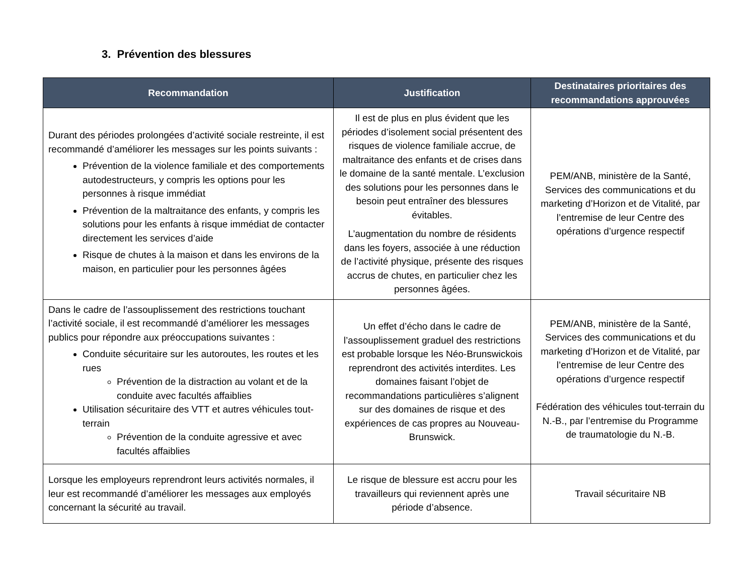3. Prévention des blessures
| Recommandation | Justification | Destinataires prioritaires des recommandations approuvées |
| --- | --- | --- |
| Durant des périodes prolongées d’activité sociale restreinte, il est recommandé d’améliorer les messages sur les points suivants : Prévention de la violence familiale et des comportements autodestructeurs, y compris les options pour les personnes à risque immédiat Prévention de la maltraitance des enfants, y compris les solutions pour les enfants à risque immédiat de contacter directement les services d’aide Risque de chutes à la maison et dans les environs de la maison, en particulier pour les personnes âgées | Il est de plus en plus évident que les périodes d’isolement social présentent des risques de violence familiale accrue, de maltraitance des enfants et de crises dans le domaine de la santé mentale. L’exclusion des solutions pour les personnes dans le besoin peut entraîner des blessures évitables. L’augmentation du nombre de résidents dans les foyers, associée à une réduction de l’activité physique, présente des risques accrus de chutes, en particulier chez les personnes âgées. | PEM/ANB, ministère de la Santé, Services des communications et du marketing d’Horizon et de Vitalité, par l’entremise de leur Centre des opérations d’urgence respectif |
| Dans le cadre de l’assouplissement des restrictions touchant l’activité sociale, il est recommandé d’améliorer les messages publics pour répondre aux préoccupations suivantes : Conduite sécuritaire sur les autoroutes, les routes et les rues Prévention de la distraction au volant et de la conduite avec facultés affaiblies Utilisation sécuritaire des VTT et autres véhicules tout-terrain Prévention de la conduite agressive et avec facultés affaiblies | Un effet d’écho dans le cadre de l’assouplissement graduel des restrictions est probable lorsque les Néo-Brunswickois reprendront des activités interdites. Les domaines faisant l’objet de recommandations particulières s’alignent sur des domaines de risque et des expériences de cas propres au Nouveau-Brunswick. | PEM/ANB, ministère de la Santé, Services des communications et du marketing d’Horizon et de Vitalité, par l’entremise de leur Centre des opérations d’urgence respectif Fédération des véhicules tout-terrain du N.-B., par l’entremise du Programme de traumatologie du N.-B. |
| Lorsque les employeurs reprendront leurs activités normales, il leur est recommandé d’améliorer les messages aux employés concernant la sécurité au travail. | Le risque de blessure est accru pour les travailleurs qui reviennent après une période d’absence. | Travail sécuritaire NB |